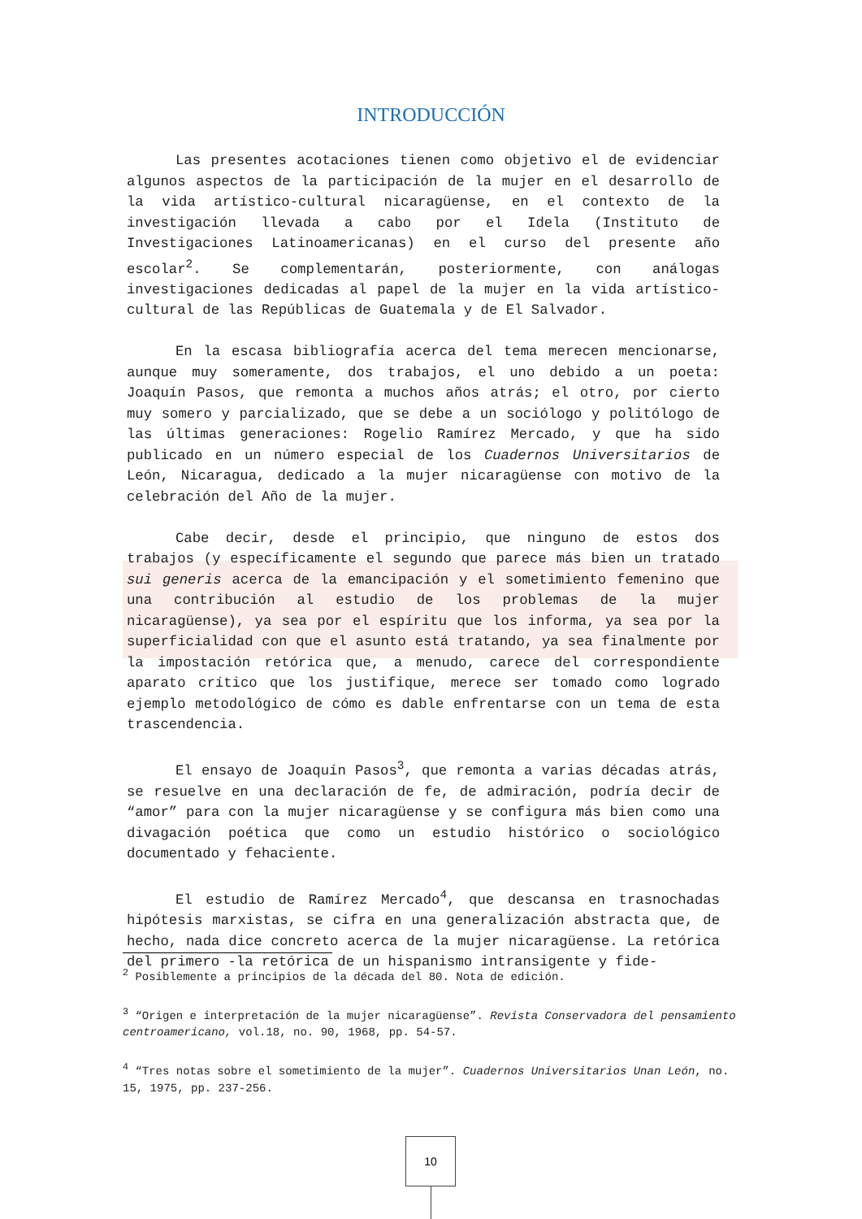INTRODUCCIÓN
Las presentes acotaciones tienen como objetivo el de evidenciar algunos aspectos de la participación de la mujer en el desarrollo de la vida artístico-cultural nicaragüense, en el contexto de la investigación llevada a cabo por el Idela (Instituto de Investigaciones Latinoamericanas) en el curso del presente año escolar<sup>2</sup>. Se complementarán, posteriormente, con análogas investigaciones dedicadas al papel de la mujer en la vida artístico-cultural de las Repúblicas de Guatemala y de El Salvador.
En la escasa bibliografía acerca del tema merecen mencionarse, aunque muy someramente, dos trabajos, el uno debido a un poeta: Joaquín Pasos, que remonta a muchos años atrás; el otro, por cierto muy somero y parcializado, que se debe a un sociólogo y politólogo de las últimas generaciones: Rogelio Ramírez Mercado, y que ha sido publicado en un número especial de los Cuadernos Universitarios de León, Nicaragua, dedicado a la mujer nicaragüense con motivo de la celebración del Año de la mujer.
Cabe decir, desde el principio, que ninguno de estos dos trabajos (y específicamente el segundo que parece más bien un tratado sui generis acerca de la emancipación y el sometimiento femenino que una contribución al estudio de los problemas de la mujer nicaragüense), ya sea por el espíritu que los informa, ya sea por la superficialidad con que el asunto está tratando, ya sea finalmente por la impostación retórica que, a menudo, carece del correspondiente aparato crítico que los justifique, merece ser tomado como logrado ejemplo metodológico de cómo es dable enfrentarse con un tema de esta trascendencia.
El ensayo de Joaquín Pasos<sup>3</sup>, que remonta a varias décadas atrás, se resuelve en una declaración de fe, de admiración, podría decir de “amor” para con la mujer nicaragüense y se configura más bien como una divagación poética que como un estudio histórico o sociológico documentado y fehaciente.
El estudio de Ramírez Mercado<sup>4</sup>, que descansa en trasnochadas hipótesis marxistas, se cifra en una generalización abstracta que, de hecho, nada dice concreto acerca de la mujer nicaragüense. La retórica del primero -la retórica de un hispanismo intransigente y fide-
<sup>2</sup> Posiblemente a principios de la década del 80. Nota de edición.
<sup>3</sup> “Origen e interpretación de la mujer nicaragüense”. Revista Conservadora del pensamiento centroamericano, vol.18, no. 90, 1968, pp. 54-57.
<sup>4</sup> “Tres notas sobre el sometimiento de la mujer”. Cuadernos Universitarios Unan León, no. 15, 1975, pp. 237-256.
10